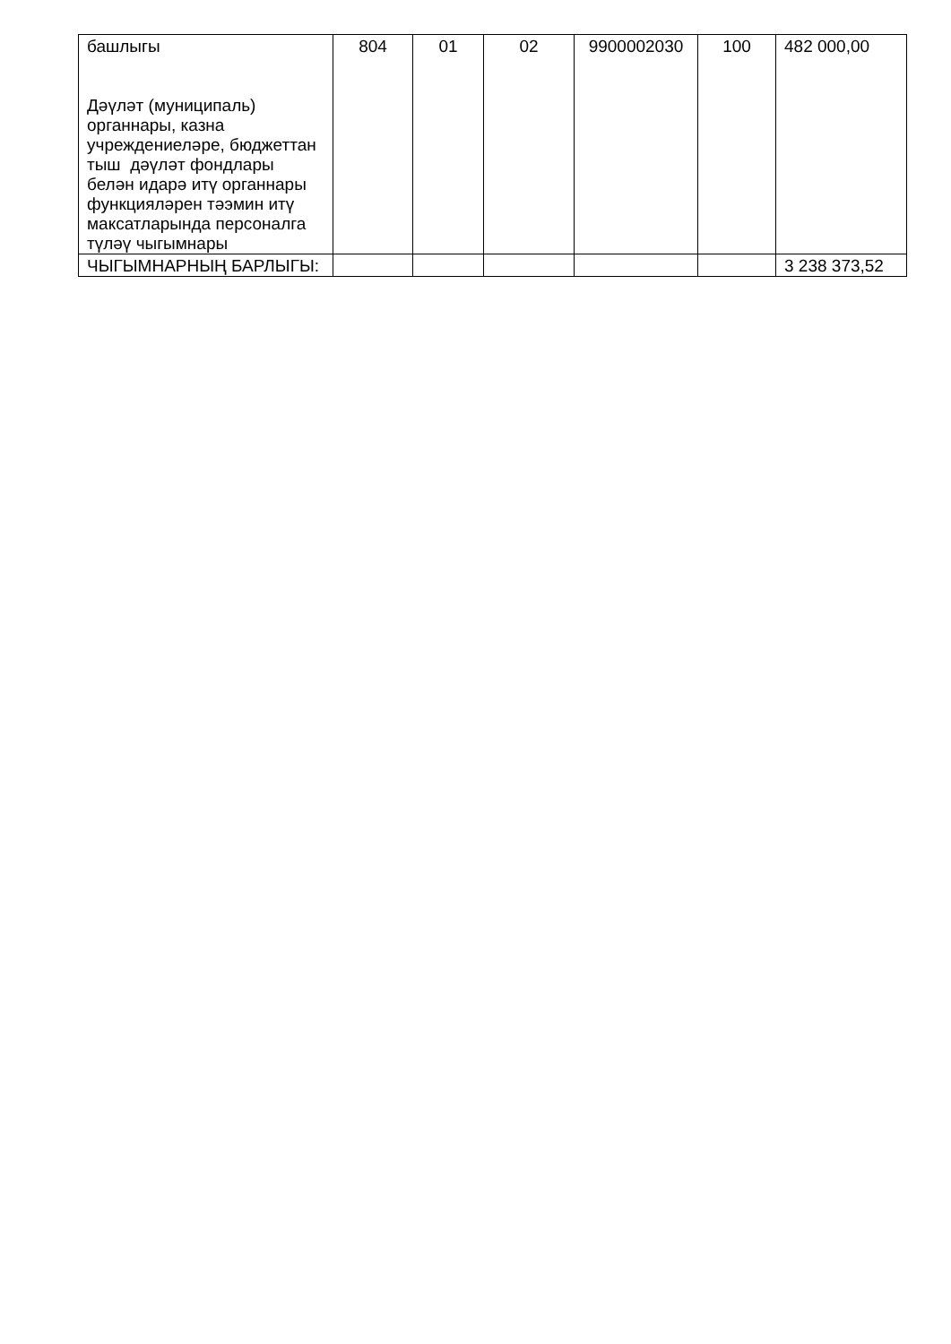| башлыгы Дәүләт (муниципаль) органнары, казна учреждениеләре, бюджеттан тыш дәүләт фондлары белән идарә итү органнары функцияләрен тәэмин итү максатларында персоналга түләү чыгымнары | 804 | 01 | 02 | 9900002030 | 100 | 482 000,00 |
| ЧЫГЫМНАРНЫҢ БАРЛЫГЫ: | | | | | | 3 238 373,52 |